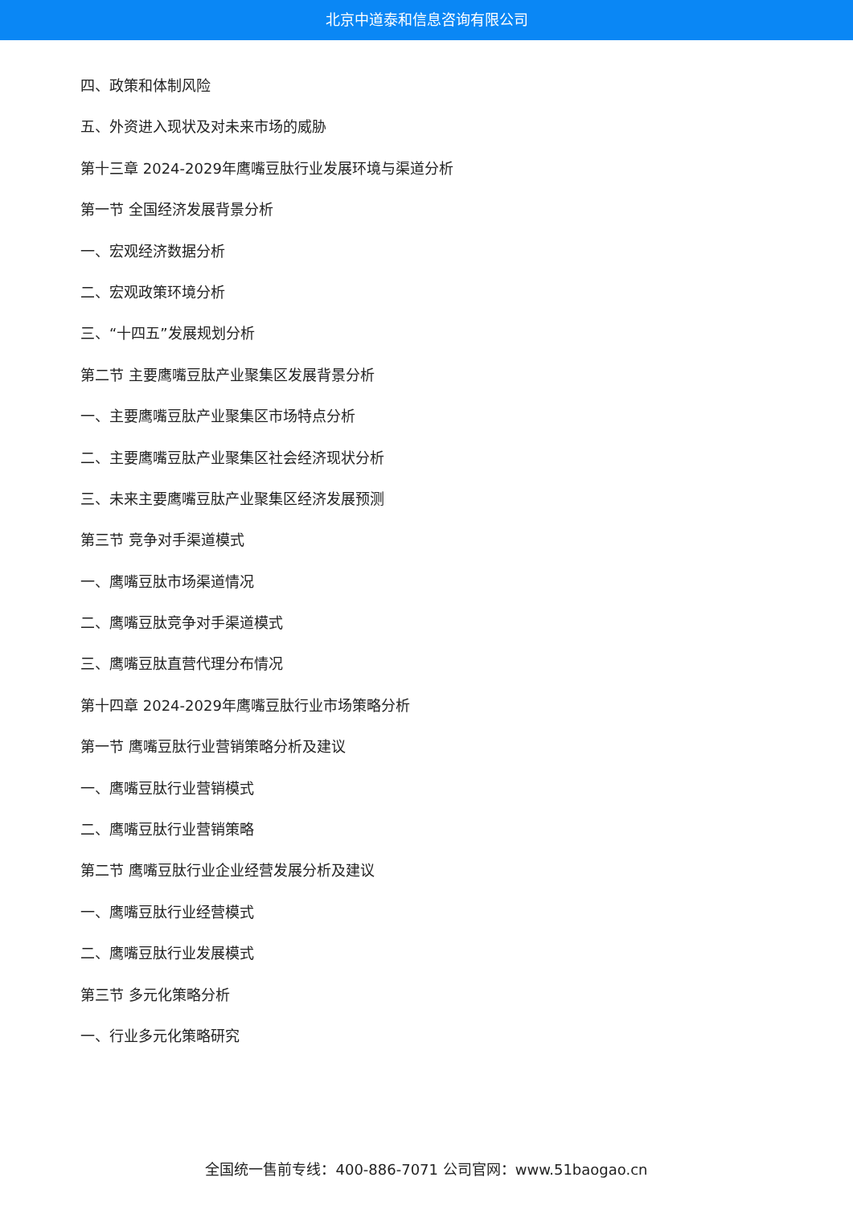北京中道泰和信息咨询有限公司
四、政策和体制风险
五、外资进入现状及对未来市场的威胁
第十三章 2024-2029年鹰嘴豆肽行业发展环境与渠道分析
第一节 全国经济发展背景分析
一、宏观经济数据分析
二、宏观政策环境分析
三、“十四五”发展规划分析
第二节 主要鹰嘴豆肽产业聚集区发展背景分析
一、主要鹰嘴豆肽产业聚集区市场特点分析
二、主要鹰嘴豆肽产业聚集区社会经济现状分析
三、未来主要鹰嘴豆肽产业聚集区经济发展预测
第三节 竞争对手渠道模式
一、鹰嘴豆肽市场渠道情况
二、鹰嘴豆肽竞争对手渠道模式
三、鹰嘴豆肽直营代理分布情况
第十四章 2024-2029年鹰嘴豆肽行业市场策略分析
第一节 鹰嘴豆肽行业营销策略分析及建议
一、鹰嘴豆肽行业营销模式
二、鹰嘴豆肽行业营销策略
第二节 鹰嘴豆肽行业企业经营发展分析及建议
一、鹰嘴豆肽行业经营模式
二、鹰嘴豆肽行业发展模式
第三节 多元化策略分析
一、行业多元化策略研究
全国统一售前专线：400-886-7071 公司官网：www.51baogao.cn